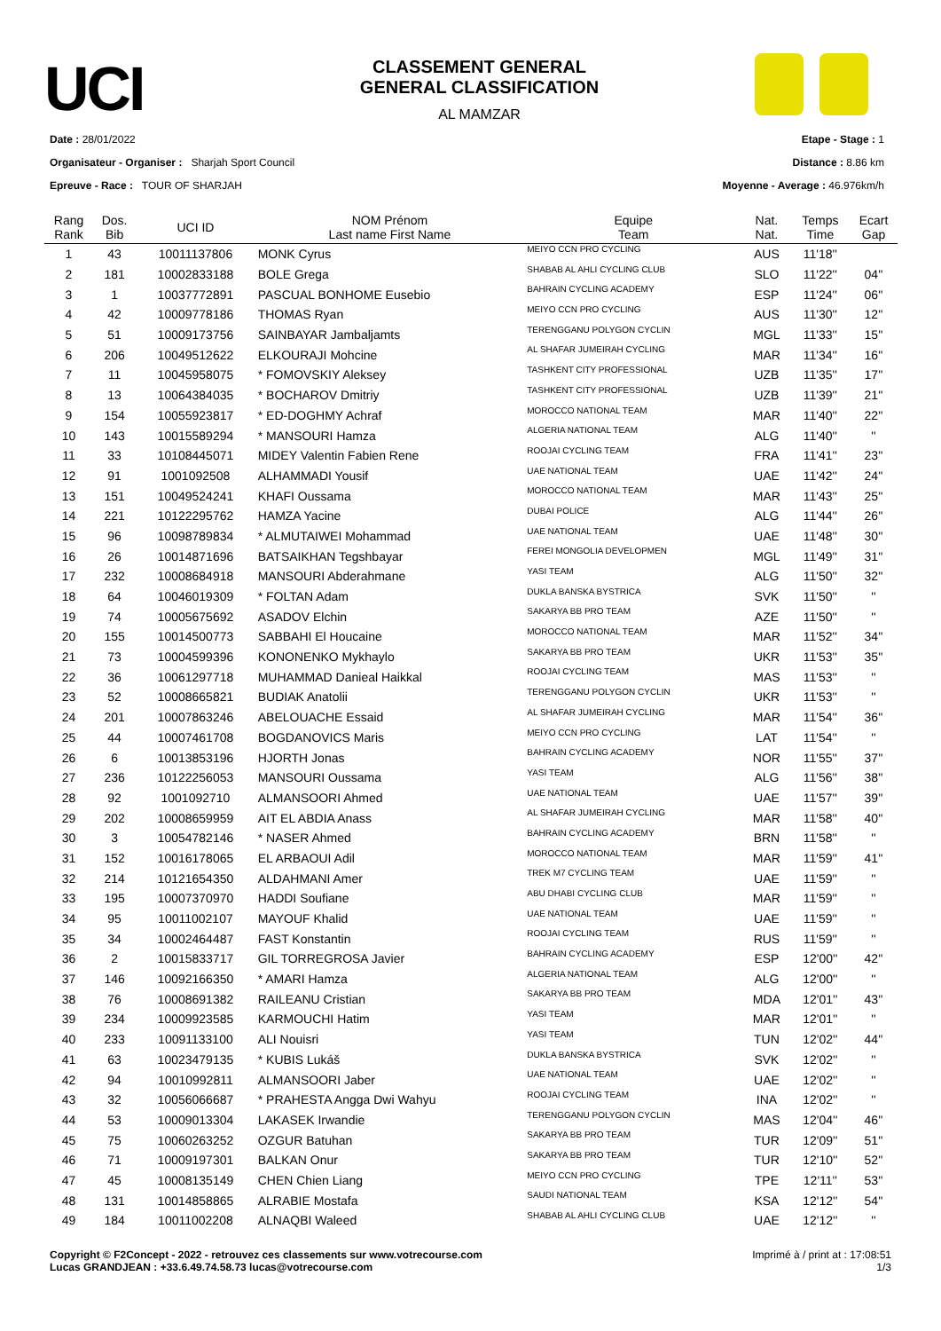UCI
CLASSEMENT GENERAL
GENERAL CLASSIFICATION
AL MAMZAR
Date : 28/01/2022
Organisateur - Organiser : Sharjah Sport Council
Epreuve - Race : TOUR OF SHARJAH
Etape - Stage : 1
Distance : 8.86 km
Moyenne - Average : 46.976km/h
| Rang Rank | Dos. Bib | UCI ID | NOM Prénom Last name First Name | Equipe Team | Nat. Nat. | Temps Time | Ecart Gap |
| --- | --- | --- | --- | --- | --- | --- | --- |
| 1 | 43 | 10011137806 | MONK Cyrus | MEIYO CCN PRO CYCLING | AUS | 11'18'' | |
| 2 | 181 | 10002833188 | BOLE Grega | SHABAB AL AHLI CYCLING CLUB | SLO | 11'22'' | 04'' |
| 3 | 1 | 10037772891 | PASCUAL BONHOME Eusebio | BAHRAIN CYCLING ACADEMY | ESP | 11'24'' | 06'' |
| 4 | 42 | 10009778186 | THOMAS Ryan | MEIYO CCN PRO CYCLING | AUS | 11'30'' | 12'' |
| 5 | 51 | 10009173756 | SAINBAYAR Jambaljamts | TERENGGANU POLYGON CYCLIN | MGL | 11'33'' | 15'' |
| 6 | 206 | 10049512622 | ELKOURAJI Mohcine | AL SHAFAR JUMEIRAH CYCLING | MAR | 11'34'' | 16'' |
| 7 | 11 | 10045958075 | * FOMOVSKIY Aleksey | TASHKENT CITY PROFESSIONAL | UZB | 11'35'' | 17'' |
| 8 | 13 | 10064384035 | * BOCHAROV Dmitriy | TASHKENT CITY PROFESSIONAL | UZB | 11'39'' | 21'' |
| 9 | 154 | 10055923817 | * ED-DOGHMY Achraf | MOROCCO NATIONAL TEAM | MAR | 11'40'' | 22'' |
| 10 | 143 | 10015589294 | * MANSOURI Hamza | ALGERIA NATIONAL TEAM | ALG | 11'40'' | '' |
| 11 | 33 | 10108445071 | MIDEY Valentin Fabien Rene | ROOJAI CYCLING TEAM | FRA | 11'41'' | 23'' |
| 12 | 91 | 1001092508 | ALHAMMADI Yousif | UAE NATIONAL TEAM | UAE | 11'42'' | 24'' |
| 13 | 151 | 10049524241 | KHAFI Oussama | MOROCCO NATIONAL TEAM | MAR | 11'43'' | 25'' |
| 14 | 221 | 10122295762 | HAMZA Yacine | DUBAI POLICE | ALG | 11'44'' | 26'' |
| 15 | 96 | 10098789834 | * ALMUTAIWEI Mohammad | UAE NATIONAL TEAM | UAE | 11'48'' | 30'' |
| 16 | 26 | 10014871696 | BATSAIKHAN Tegshbayar | FEREI MONGOLIA DEVELOPMEN | MGL | 11'49'' | 31'' |
| 17 | 232 | 10008684918 | MANSOURI Abderahmane | YASI TEAM | ALG | 11'50'' | 32'' |
| 18 | 64 | 10046019309 | * FOLTAN Adam | DUKLA BANSKA BYSTRICA | SVK | 11'50'' | '' |
| 19 | 74 | 10005675692 | ASADOV Elchin | SAKARYA BB PRO TEAM | AZE | 11'50'' | '' |
| 20 | 155 | 10014500773 | SABBAHI El Houcaine | MOROCCO NATIONAL TEAM | MAR | 11'52'' | 34'' |
| 21 | 73 | 10004599396 | KONONENKO Mykhaylo | SAKARYA BB PRO TEAM | UKR | 11'53'' | 35'' |
| 22 | 36 | 10061297718 | MUHAMMAD Danieal Haikkal | ROOJAI CYCLING TEAM | MAS | 11'53'' | '' |
| 23 | 52 | 10008665821 | BUDIAK Anatolii | TERENGGANU POLYGON CYCLIN | UKR | 11'53'' | '' |
| 24 | 201 | 10007863246 | ABELOUACHE Essaid | AL SHAFAR JUMEIRAH CYCLING | MAR | 11'54'' | 36'' |
| 25 | 44 | 10007461708 | BOGDANOVICS Maris | MEIYO CCN PRO CYCLING | LAT | 11'54'' | '' |
| 26 | 6 | 10013853196 | HJORTH Jonas | BAHRAIN CYCLING ACADEMY | NOR | 11'55'' | 37'' |
| 27 | 236 | 10122256053 | MANSOURI Oussama | YASI TEAM | ALG | 11'56'' | 38'' |
| 28 | 92 | 1001092710 | ALMANSOORI Ahmed | UAE NATIONAL TEAM | UAE | 11'57'' | 39'' |
| 29 | 202 | 10008659959 | AIT EL ABDIA Anass | AL SHAFAR JUMEIRAH CYCLING | MAR | 11'58'' | 40'' |
| 30 | 3 | 10054782146 | * NASER Ahmed | BAHRAIN CYCLING ACADEMY | BRN | 11'58'' | '' |
| 31 | 152 | 10016178065 | EL ARBAOUI Adil | MOROCCO NATIONAL TEAM | MAR | 11'59'' | 41'' |
| 32 | 214 | 10121654350 | ALDAHMANI Amer | TREK M7 CYCLING TEAM | UAE | 11'59'' | '' |
| 33 | 195 | 10007370970 | HADDI Soufiane | ABU DHABI CYCLING CLUB | MAR | 11'59'' | '' |
| 34 | 95 | 10011002107 | MAYOUF Khalid | UAE NATIONAL TEAM | UAE | 11'59'' | '' |
| 35 | 34 | 10002464487 | FAST Konstantin | ROOJAI CYCLING TEAM | RUS | 11'59'' | '' |
| 36 | 2 | 10015833717 | GIL TORREGROSA Javier | BAHRAIN CYCLING ACADEMY | ESP | 12'00'' | 42'' |
| 37 | 146 | 10092166350 | * AMARI Hamza | ALGERIA NATIONAL TEAM | ALG | 12'00'' | '' |
| 38 | 76 | 10008691382 | RAILEANU Cristian | SAKARYA BB PRO TEAM | MDA | 12'01'' | 43'' |
| 39 | 234 | 10009923585 | KARMOUCHI Hatim | YASI TEAM | MAR | 12'01'' | '' |
| 40 | 233 | 10091133100 | ALI Nouisri | YASI TEAM | TUN | 12'02'' | 44'' |
| 41 | 63 | 10023479135 | * KUBIS Lukáš | DUKLA BANSKA BYSTRICA | SVK | 12'02'' | '' |
| 42 | 94 | 10010992811 | ALMANSOORI Jaber | UAE NATIONAL TEAM | UAE | 12'02'' | '' |
| 43 | 32 | 10056066687 | * PRAHESTA Angga Dwi Wahyu | ROOJAI CYCLING TEAM | INA | 12'02'' | '' |
| 44 | 53 | 10009013304 | LAKASEK Irwandie | TERENGGANU POLYGON CYCLIN | MAS | 12'04'' | 46'' |
| 45 | 75 | 10060263252 | OZGUR Batuhan | SAKARYA BB PRO TEAM | TUR | 12'09'' | 51'' |
| 46 | 71 | 10009197301 | BALKAN Onur | SAKARYA BB PRO TEAM | TUR | 12'10'' | 52'' |
| 47 | 45 | 10008135149 | CHEN Chien Liang | MEIYO CCN PRO CYCLING | TPE | 12'11'' | 53'' |
| 48 | 131 | 10014858865 | ALRABIE Mostafa | SAUDI NATIONAL TEAM | KSA | 12'12'' | 54'' |
| 49 | 184 | 10011002208 | ALNAQBI Waleed | SHABAB AL AHLI CYCLING CLUB | UAE | 12'12'' | '' |
Copyright © F2Concept - 2022 - retrouvez ces classements sur www.votrecourse.com
Lucas GRANDJEAN : +33.6.49.74.58.73 lucas@votrecourse.com
Imprimé à / print at : 17:08:51
1/3